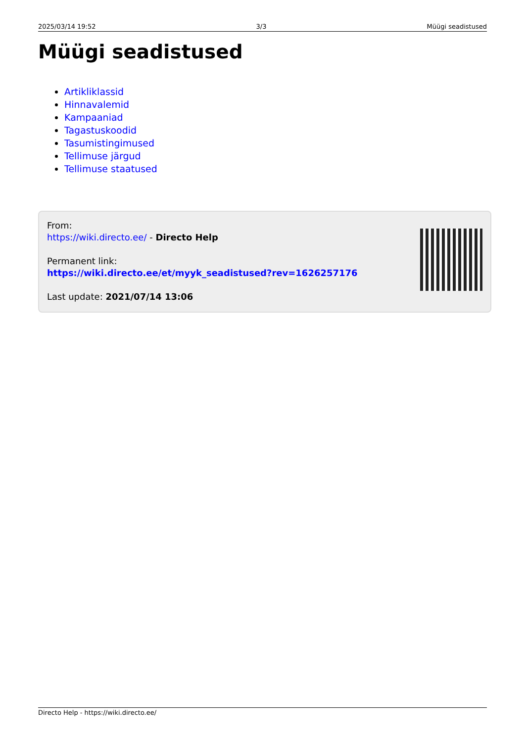2025/03/14 19:52 3/3 Müügi seadistused
Müügi seadistused
Artikliklassid
Hinnavalemid
Kampaaniad
Tagastuskoodid
Tasumistingimused
Tellimuse järgud
Tellimuse staatused
From:
https://wiki.directo.ee/ - Directo Help
Permanent link:
https://wiki.directo.ee/et/myyk_seadistused?rev=1626257176
Last update: 2021/07/14 13:06
Directo Help - https://wiki.directo.ee/